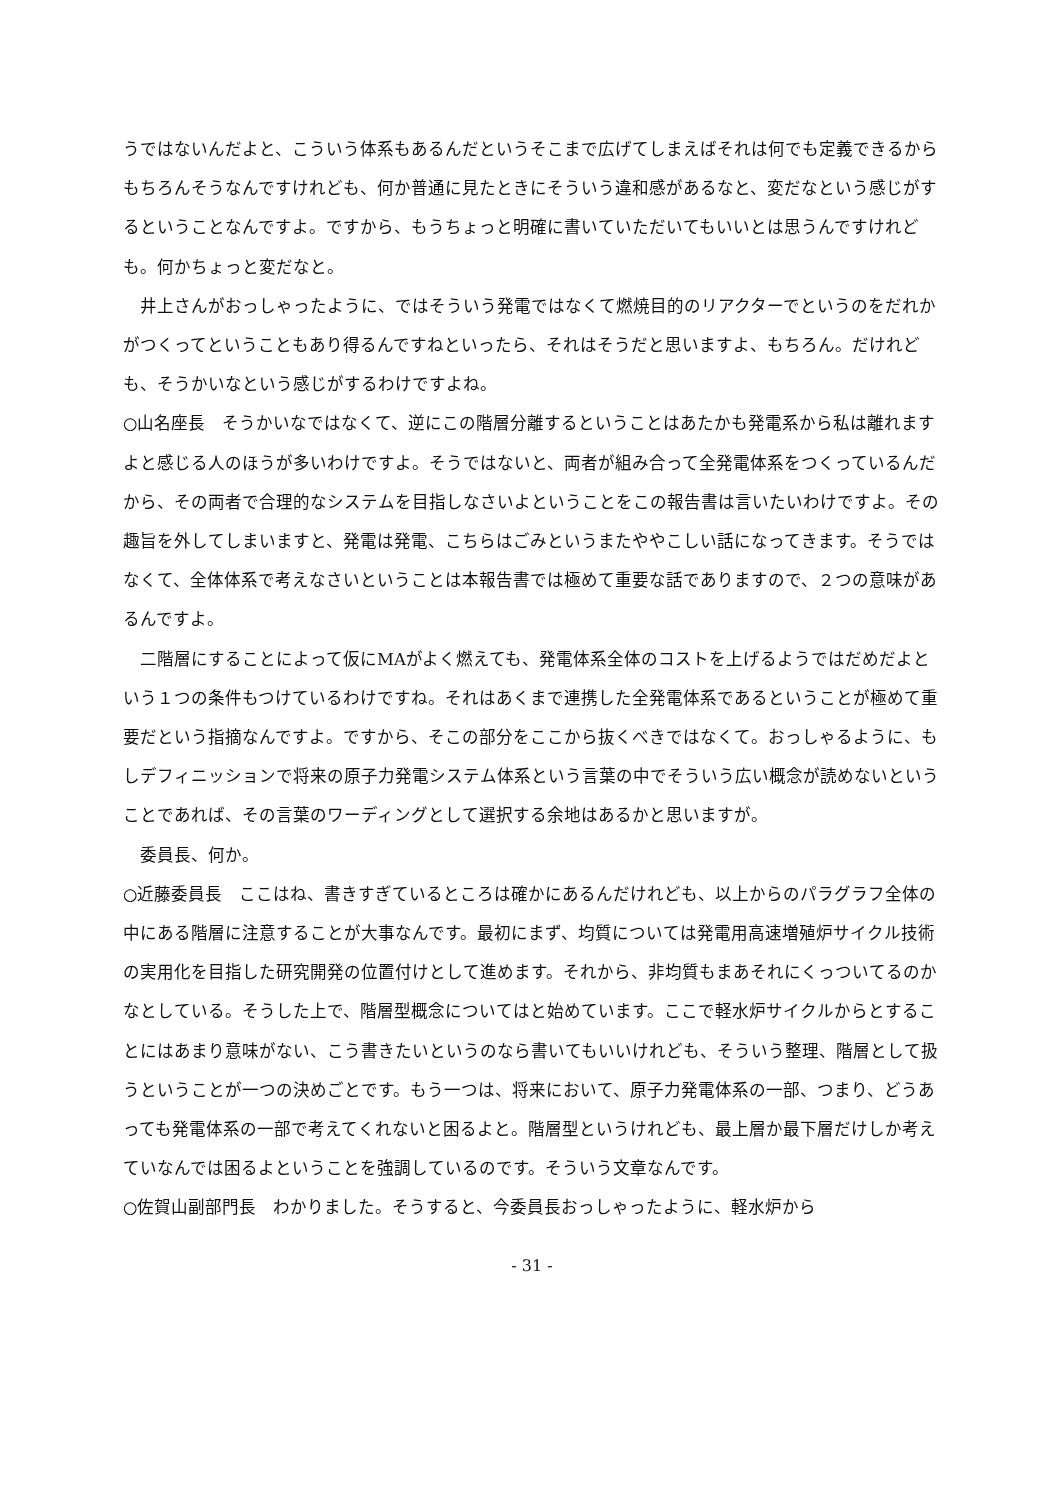うではないんだよと、こういう体系もあるんだというそこまで広げてしまえばそれは何でも定義できるからもちろんそうなんですけれども、何か普通に見たときにそういう違和感があるなと、変だなという感じがするということなんですよ。ですから、もうちょっと明確に書いていただいてもいいとは思うんですけれども。何かちょっと変だなと。
　井上さんがおっしゃったように、ではそういう発電ではなくて燃焼目的のリアクターでというのをだれかがつくってということもあり得るんですねといったら、それはそうだと思いますよ、もちろん。だけれども、そうかいなという感じがするわけですよね。
○山名座長　そうかいなではなくて、逆にこの階層分離するということはあたかも発電系から私は離れますよと感じる人のほうが多いわけですよ。そうではないと、両者が組み合って全発電体系をつくっているんだから、その両者で合理的なシステムを目指しなさいよということをこの報告書は言いたいわけですよ。その趣旨を外してしまいますと、発電は発電、こちらはごみというまたややこしい話になってきます。そうではなくて、全体体系で考えなさいということは本報告書では極めて重要な話でありますので、２つの意味があるんですよ。
　二階層にすることによって仮にMAがよく燃えても、発電体系全体のコストを上げるようではだめだよという１つの条件もつけているわけですね。それはあくまで連携した全発電体系であるということが極めて重要だという指摘なんですよ。ですから、そこの部分をここから抜くべきではなくて。おっしゃるように、もしデフィニッションで将来の原子力発電システム体系という言葉の中でそういう広い概念が読めないということであれば、その言葉のワーディングとして選択する余地はあるかと思いますが。
　委員長、何か。
○近藤委員長　ここはね、書きすぎているところは確かにあるんだけれども、以上からのパラグラフ全体の中にある階層に注意することが大事なんです。最初にまず、均質については発電用高速増殖炉サイクル技術の実用化を目指した研究開発の位置付けとして進めます。それから、非均質もまあそれにくっついてるのかなとしている。そうした上で、階層型概念についてはと始めています。ここで軽水炉サイクルからとすることにはあまり意味がない、こう書きたいというのなら書いてもいいけれども、そういう整理、階層として扱うということが一つの決めごとです。もう一つは、将来において、原子力発電体系の一部、つまり、どうあっても発電体系の一部で考えてくれないと困るよと。階層型というけれども、最上層か最下層だけしか考えていなんでは困るよということを強調しているのです。そういう文章なんです。
○佐賀山副部門長　わかりました。そうすると、今委員長おっしゃったように、軽水炉から
- 31 -